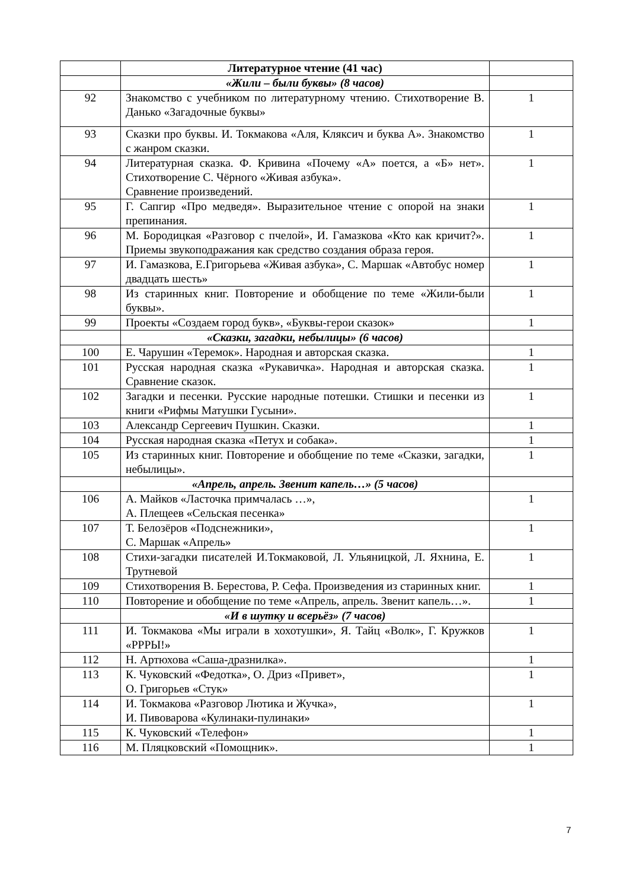| | Литературное чтение (41 час) | |
| | «Жили – были буквы» (8 часов) | |
| 92 | Знакомство с учебником по литературному чтению. Стихотворение В. Данько «Загадочные буквы» | 1 |
| 93 | Сказки про буквы. И. Токмакова «Аля, Кляксич и буква А». Знакомство с жанром сказки. | 1 |
| 94 | Литературная сказка. Ф. Кривина «Почему «А» поется, а «Б» нет». Стихотворение С. Чёрного «Живая азбука». Сравнение произведений. | 1 |
| 95 | Г. Сапгир «Про медведя». Выразительное чтение с опорой на знаки препинания. | 1 |
| 96 | М. Бородицкая «Разговор с пчелой», И. Гамазкова «Кто как кричит?». Приемы звукоподражания как средство создания образа героя. | 1 |
| 97 | И. Гамазкова, Е.Григорьева «Живая азбука», С. Маршак «Автобус номер двадцать шесть» | 1 |
| 98 | Из старинных книг. Повторение и обобщение по теме «Жили-были буквы». | 1 |
| 99 | Проекты «Создаем город букв», «Буквы-герои сказок» | 1 |
| | «Сказки, загадки, небылицы» (6 часов) | |
| 100 | Е. Чарушин «Теремок». Народная и авторская сказка. | 1 |
| 101 | Русская народная сказка «Рукавичка». Народная и авторская сказка. Сравнение сказок. | 1 |
| 102 | Загадки и песенки. Русские народные потешки. Стишки и песенки из книги «Рифмы Матушки Гусыни». | 1 |
| 103 | Александр Сергеевич Пушкин. Сказки. | 1 |
| 104 | Русская народная сказка «Петух и собака». | 1 |
| 105 | Из старинных книг. Повторение и обобщение по теме «Сказки, загадки, небылицы». | 1 |
| | «Апрель, апрель. Звенит капель…» (5 часов) | |
| 106 | А. Майков «Ласточка примчалась …», А. Плещеев «Сельская песенка» | 1 |
| 107 | Т. Белозёров «Подснежники», С. Маршак «Апрель» | 1 |
| 108 | Стихи-загадки писателей И.Токмаковой, Л. Ульяницкой, Л. Яхнина, Е. Трутневой | 1 |
| 109 | Стихотворения В. Берестова, Р. Сефа. Произведения из старинных книг. | 1 |
| 110 | Повторение и обобщение по теме «Апрель, апрель. Звенит капель…». | 1 |
| | «И в шутку и всерьёз» (7 часов) | |
| 111 | И. Токмакова «Мы играли в хохотушки», Я. Тайц «Волк», Г. Кружков «РРРЫ!» | 1 |
| 112 | Н. Артюхова «Саша-дразнилка». | 1 |
| 113 | К. Чуковский «Федотка», О. Дриз «Привет», О. Григорьев «Стук» | 1 |
| 114 | И. Токмакова «Разговор Лютика и Жучка», И. Пивоварова «Кулинаки-пулинаки» | 1 |
| 115 | К. Чуковский «Телефон» | 1 |
| 116 | М. Пляцковский «Помощник». | 1 |
7